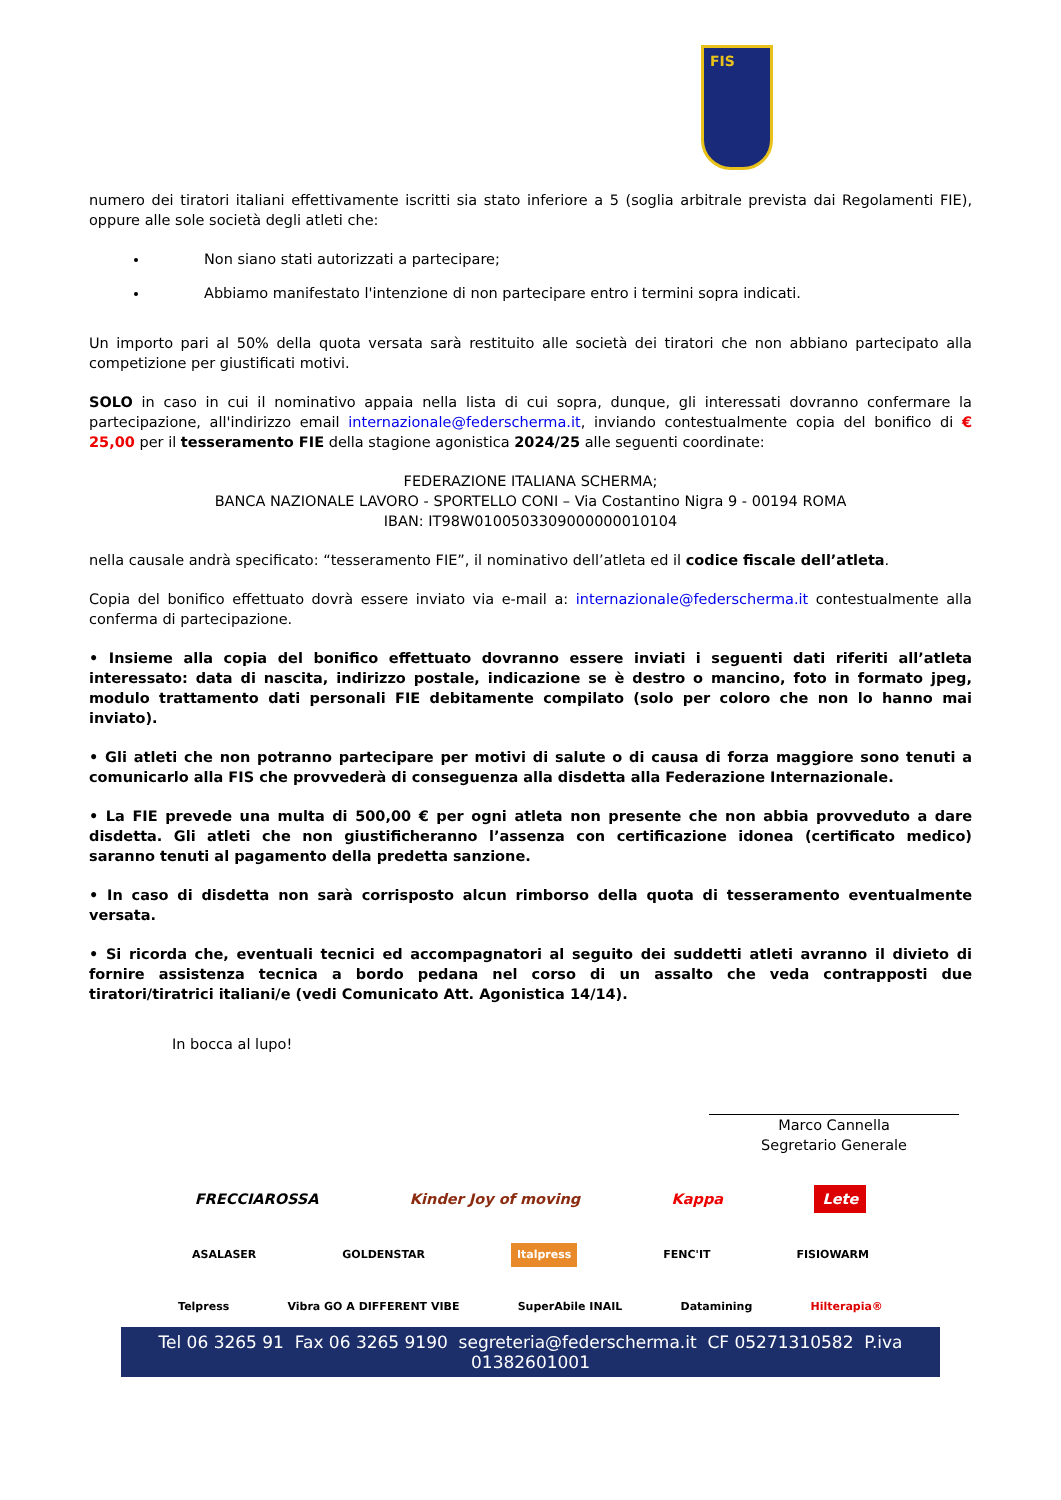FIS
numero dei tiratori italiani effettivamente iscritti sia stato inferiore a 5 (soglia arbitrale prevista dai Regolamenti FIE), oppure alle sole società degli atleti che:
Non siano stati autorizzati a partecipare;
Abbiamo manifestato l'intenzione di non partecipare entro i termini sopra indicati.
Un importo pari al 50% della quota versata sarà restituito alle società dei tiratori che non abbiano partecipato alla competizione per giustificati motivi.
SOLO in caso in cui il nominativo appaia nella lista di cui sopra, dunque, gli interessati dovranno confermare la partecipazione, all'indirizzo email internazionale@federscherma.it, inviando contestualmente copia del bonifico di € 25,00 per il tesseramento FIE della stagione agonistica 2024/25 alle seguenti coordinate:
FEDERAZIONE ITALIANA SCHERMA;
BANCA NAZIONALE LAVORO - SPORTELLO CONI – Via Costantino Nigra 9 - 00194 ROMA
IBAN: IT98W0100503309000000010104
nella causale andrà specificato: “tesseramento FIE”, il nominativo dell’atleta ed il codice fiscale dell’atleta.
Copia del bonifico effettuato dovrà essere inviato via e-mail a: internazionale@federscherma.it contestualmente alla conferma di partecipazione.
• Insieme alla copia del bonifico effettuato dovranno essere inviati i seguenti dati riferiti all’atleta interessato: data di nascita, indirizzo postale, indicazione se è destro o mancino, foto in formato jpeg, modulo trattamento dati personali FIE debitamente compilato (solo per coloro che non lo hanno mai inviato).
• Gli atleti che non potranno partecipare per motivi di salute o di causa di forza maggiore sono tenuti a comunicarlo alla FIS che provvederà di conseguenza alla disdetta alla Federazione Internazionale.
• La FIE prevede una multa di 500,00 € per ogni atleta non presente che non abbia provveduto a dare disdetta. Gli atleti che non giustificheranno l’assenza con certificazione idonea (certificato medico) saranno tenuti al pagamento della predetta sanzione.
• In caso di disdetta non sarà corrisposto alcun rimborso della quota di tesseramento eventualmente versata.
• Si ricorda che, eventuali tecnici ed accompagnatori al seguito dei suddetti atleti avranno il divieto di fornire assistenza tecnica a bordo pedana nel corso di un assalto che veda contrapposti due tiratori/tiratrici italiani/e (vedi Comunicato Att. Agonistica 14/14).
In bocca al lupo!
Marco Cannella
Segretario Generale
FRECCIAROSSA Kinder Joy of moving Kappa Lete
ASALASER GOLDENSTAR Italpress FENC'IT FISIOWARM
Telpress Vibra GO A DIFFERENT VIBE SuperAbile INAIL Datamining Hilterapia®
Tel 06 3265 91 Fax 06 3265 9190 segreteria@federscherma.it CF 05271310582 P.iva 01382601001